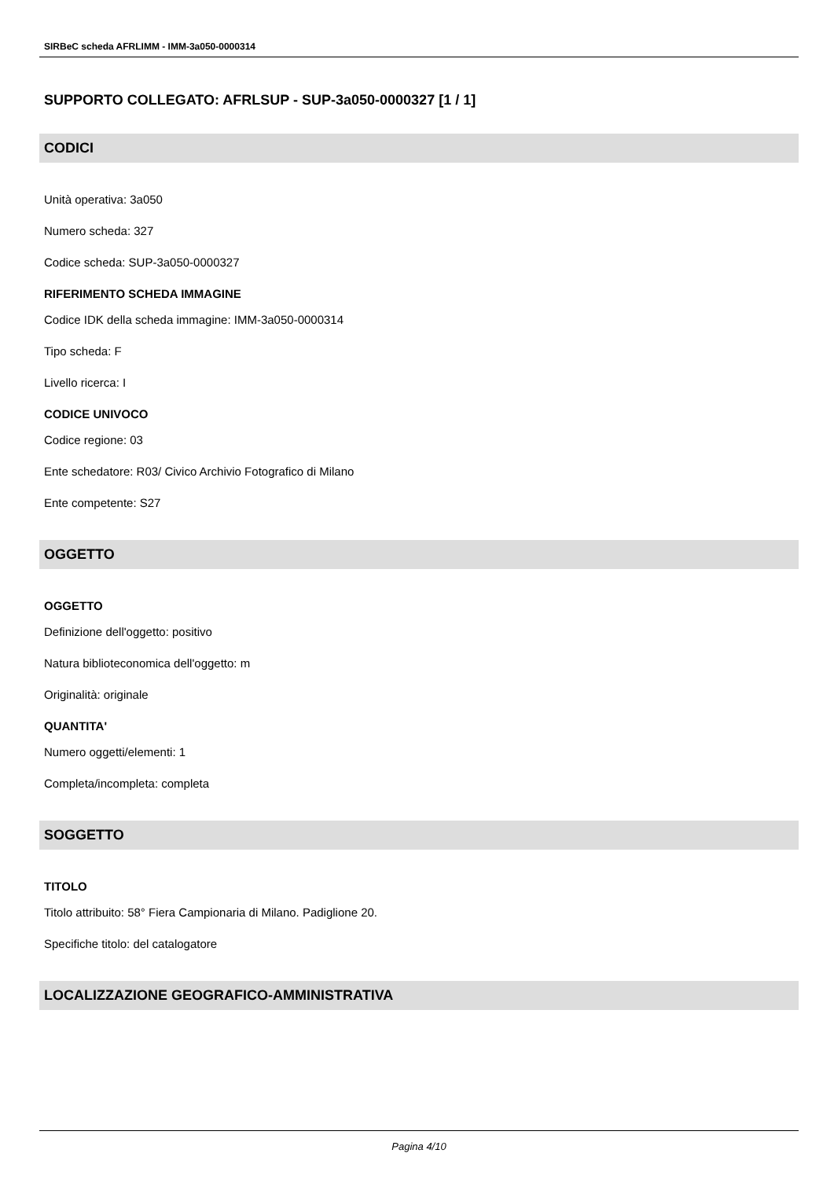SIRBeC scheda AFRLIMM - IMM-3a050-0000314
SUPPORTO COLLEGATO: AFRLSUP - SUP-3a050-0000327 [1 / 1]
CODICI
Unità operativa: 3a050
Numero scheda: 327
Codice scheda: SUP-3a050-0000327
RIFERIMENTO SCHEDA IMMAGINE
Codice IDK della scheda immagine: IMM-3a050-0000314
Tipo scheda: F
Livello ricerca: I
CODICE UNIVOCO
Codice regione: 03
Ente schedatore: R03/ Civico Archivio Fotografico di Milano
Ente competente: S27
OGGETTO
OGGETTO
Definizione dell'oggetto: positivo
Natura biblioteconomica dell'oggetto: m
Originalità: originale
QUANTITA'
Numero oggetti/elementi: 1
Completa/incompleta: completa
SOGGETTO
TITOLO
Titolo attribuito: 58° Fiera Campionaria di Milano. Padiglione 20.
Specifiche titolo: del catalogatore
LOCALIZZAZIONE GEOGRAFICO-AMMINISTRATIVA
Pagina 4/10